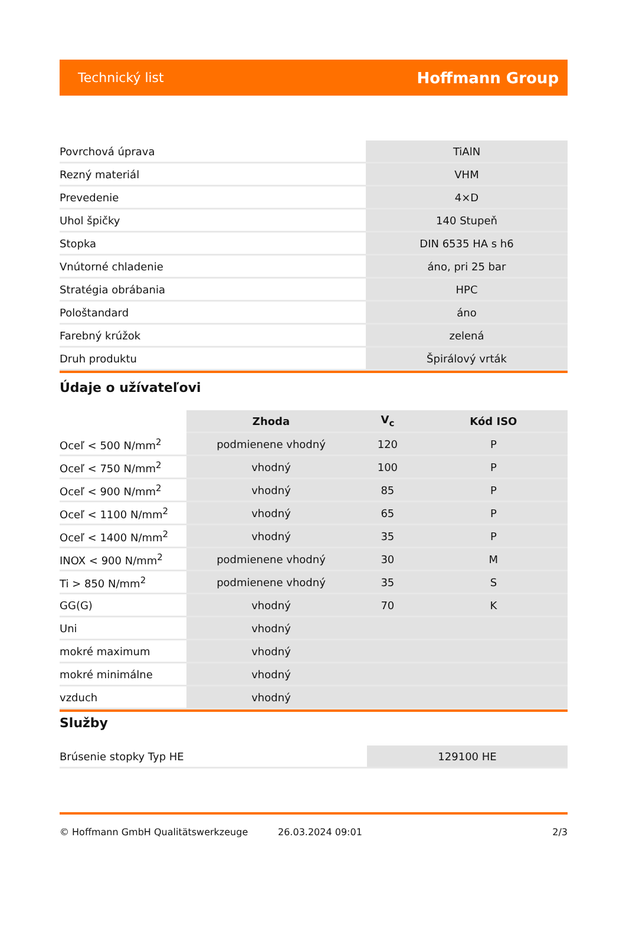Technický list Hoffmann Group
| Povrchová úprava | TiAlN |
| Rezný materiál | VHM |
| Prevedenie | 4×D |
| Uhol špičky | 140 Stupeň |
| Stopka | DIN 6535 HA s h6 |
| Vnútorné chladenie | áno, pri 25 bar |
| Stratégia obrábania | HPC |
| Pološtandard | áno |
| Farebný krúžok | zelená |
| Druh produktu | Špirálový vrták |
Údaje o užívateľovi
| | Zhoda | V<sub>c</sub> | Kód ISO |
| --- | --- | --- | --- |
| Oceľ < 500 N/mm<sup>2</sup> | podmienene vhodný | 120 | P |
| Oceľ < 750 N/mm<sup>2</sup> | vhodný | 100 | P |
| Oceľ < 900 N/mm<sup>2</sup> | vhodný | 85 | P |
| Oceľ < 1100 N/mm<sup>2</sup> | vhodný | 65 | P |
| Oceľ < 1400 N/mm<sup>2</sup> | vhodný | 35 | P |
| INOX < 900 N/mm<sup>2</sup> | podmienene vhodný | 30 | M |
| Ti > 850 N/mm<sup>2</sup> | podmienene vhodný | 35 | S |
| GG(G) | vhodný | 70 | K |
| Uni | vhodný | | |
| mokré maximum | vhodný | | |
| mokré minimálne | vhodný | | |
| vzduch | vhodný | | |
Služby
| Brúsenie stopky Typ HE | 129100 HE |
© Hoffmann GmbH Qualitätswerkzeuge 26.03.2024 09:01 2/3